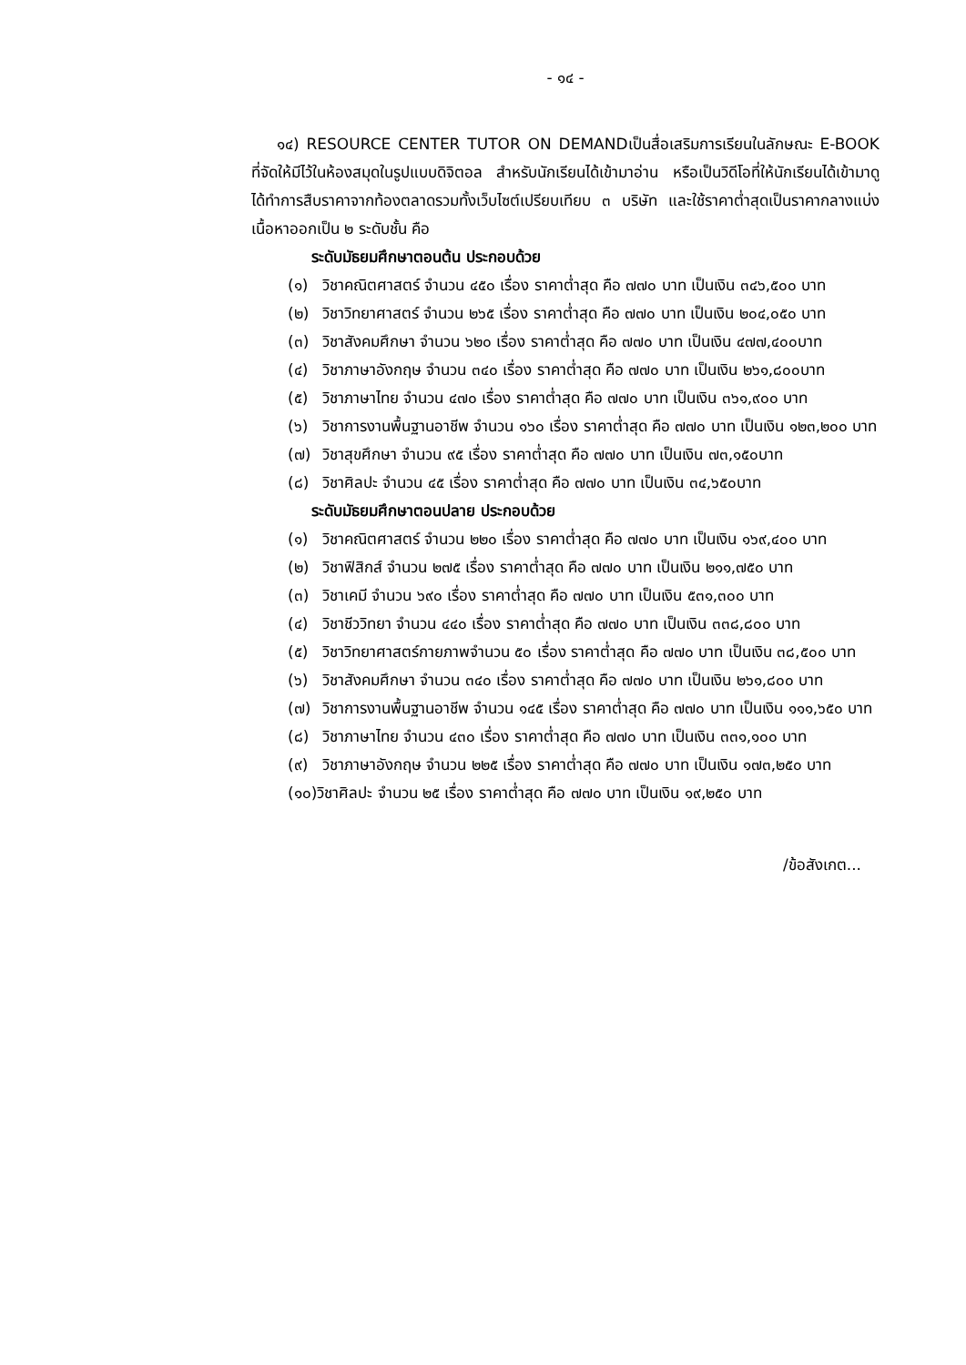- ๑๔ -
๑๔) RESOURCE CENTER TUTOR ON DEMANDเป็นสื่อเสริมการเรียนในลักษณะ E-BOOK ที่จัดให้มีไว้ในห้องสมุดในรูปแบบดิจิตอล สำหรับนักเรียนได้เข้ามาอ่าน หรือเป็นวิดีโอที่ให้นักเรียนได้เข้ามาดู ได้ทำการสืบราคาจากท้องตลาดรวมทั้งเว็บไซต์เปรียบเทียบ ๓ บริษัท และใช้ราคาต่ำสุดเป็นราคากลางแบ่งเนื้อหาออกเป็น ๒ ระดับชั้น คือ
ระดับมัธยมศึกษาตอนต้น ประกอบด้วย
(๑) วิชาคณิตศาสตร์ จำนวน ๔๕๐ เรื่อง ราคาต่ำสุด คือ ๗๗๐ บาท เป็นเงิน ๓๔๖,๕๐๐ บาท
(๒) วิชาวิทยาศาสตร์ จำนวน ๒๖๕ เรื่อง ราคาต่ำสุด คือ ๗๗๐ บาท เป็นเงิน ๒๐๔,๐๕๐ บาท
(๓) วิชาสังคมศึกษา จำนวน ๖๒๐ เรื่อง ราคาต่ำสุด คือ ๗๗๐ บาท เป็นเงิน ๔๗๗,๔๐๐บาท
(๔) วิชาภาษาอังกฤษ จำนวน ๓๔๐ เรื่อง ราคาต่ำสุด คือ ๗๗๐ บาท เป็นเงิน ๒๖๑,๘๐๐บาท
(๕) วิชาภาษาไทย จำนวน ๔๗๐ เรื่อง ราคาต่ำสุด คือ ๗๗๐ บาท เป็นเงิน ๓๖๑,๙๐๐ บาท
(๖) วิชาการงานพื้นฐานอาชีพ จำนวน ๑๖๐ เรื่อง ราคาต่ำสุด คือ ๗๗๐ บาท เป็นเงิน ๑๒๓,๒๐๐ บาท
(๗) วิชาสุขศึกษา จำนวน ๙๕ เรื่อง ราคาต่ำสุด คือ ๗๗๐ บาท เป็นเงิน ๗๓,๑๕๐บาท
(๘) วิชาศิลปะ จำนวน ๔๕ เรื่อง ราคาต่ำสุด คือ ๗๗๐ บาท เป็นเงิน ๓๔,๖๕๐บาท
ระดับมัธยมศึกษาตอนปลาย ประกอบด้วย
(๑) วิชาคณิตศาสตร์ จำนวน ๒๒๐ เรื่อง ราคาต่ำสุด คือ ๗๗๐ บาท เป็นเงิน ๑๖๙,๔๐๐ บาท
(๒) วิชาฟิสิกส์ จำนวน ๒๗๕ เรื่อง ราคาต่ำสุด คือ ๗๗๐ บาท เป็นเงิน ๒๑๑,๗๕๐ บาท
(๓) วิชาเคมี จำนวน ๖๙๐ เรื่อง ราคาต่ำสุด คือ ๗๗๐ บาท เป็นเงิน ๕๓๑,๓๐๐ บาท
(๔) วิชาชีววิทยา จำนวน ๔๔๐ เรื่อง ราคาต่ำสุด คือ ๗๗๐ บาท เป็นเงิน ๓๓๘,๘๐๐ บาท
(๕) วิชาวิทยาศาสตร์กายภาพจำนวน ๕๐ เรื่อง ราคาต่ำสุด คือ ๗๗๐ บาท เป็นเงิน ๓๘,๕๐๐ บาท
(๖) วิชาสังคมศึกษา จำนวน ๓๔๐ เรื่อง ราคาต่ำสุด คือ ๗๗๐ บาท เป็นเงิน ๒๖๑,๘๐๐ บาท
(๗) วิชาการงานพื้นฐานอาชีพ จำนวน ๑๔๕ เรื่อง ราคาต่ำสุด คือ ๗๗๐ บาท เป็นเงิน ๑๑๑,๖๕๐ บาท
(๘) วิชาภาษาไทย จำนวน ๔๓๐ เรื่อง ราคาต่ำสุด คือ ๗๗๐ บาท เป็นเงิน ๓๓๑,๑๐๐ บาท
(๙) วิชาภาษาอังกฤษ จำนวน ๒๒๕ เรื่อง ราคาต่ำสุด คือ ๗๗๐ บาท เป็นเงิน ๑๗๓,๒๕๐ บาท
(๑๐)วิชาศิลปะ จำนวน ๒๕ เรื่อง ราคาต่ำสุด คือ ๗๗๐ บาท เป็นเงิน ๑๙,๒๕๐ บาท
/ข้อสังเกต...